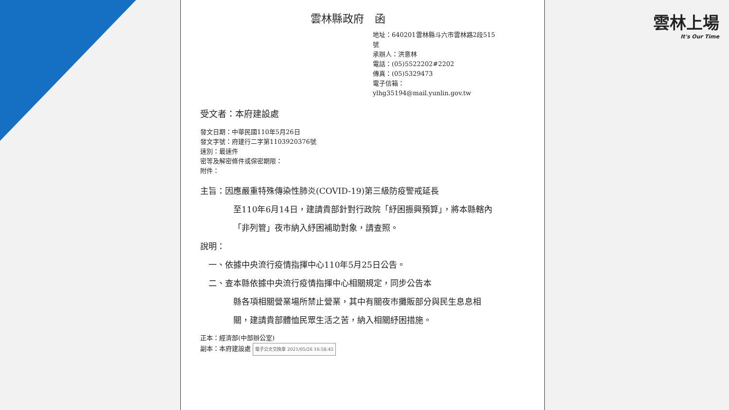雲林縣政府　函
地址：640201雲林縣斗六市雲林路2段515號
承辦人：洪意林
電話：(05)5522202#2202
傳真：(05)5329473
電子信箱：ylhg35194@mail.yunlin.gov.tw
受文者：本府建設處
發文日期：中華民國110年5月26日
發文字號：府建行二字第1103920376號
速別：最速件
密等及解密條件或保密期限：
附件：
主旨：因應嚴重特殊傳染性肺炎(COVID-19)第三級防疫警戒延長
至110年6月14日，建請貴部針對行政院「紓困振興預算」，將本縣轄內「非列管」夜市納入紓困補助對象，請查照。
說明：
　一、依據中央流行疫情指揮中心110年5月25日公告。
　二、查本縣依據中央流行疫情指揮中心相關規定，同步公告本
縣各項相關營業場所禁止營業，其中有關夜市攤販部分與民生息息相關，建請貴部體恤民眾生活之苦，納入相關紓困措施。
正本：經濟部(中部辦公室)
副本：本府建設處 電子公文交換章 2021/05/26 16:58:45
雲林上場
It's Our Time